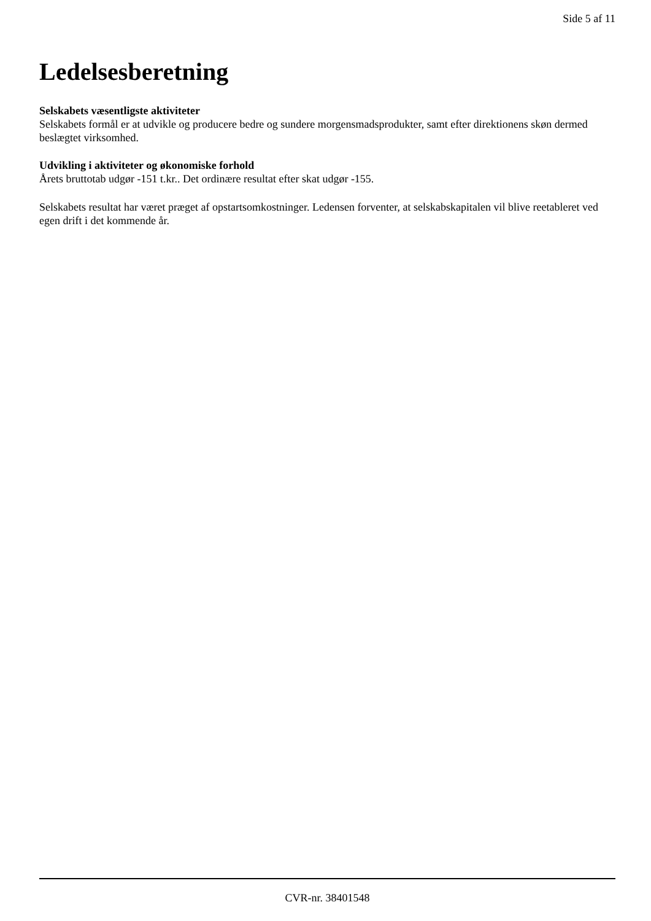Side 5 af 11
Ledelsesberetning
Selskabets væsentligste aktiviteter
Selskabets formål er at udvikle og producere bedre og sundere morgensmadsprodukter, samt efter direktionens skøn dermed beslægtet virksomhed.
Udvikling i aktiviteter og økonomiske forhold
Årets bruttotab udgør -151 t.kr.. Det ordinære resultat efter skat udgør -155.
Selskabets resultat har været præget af opstartsomkostninger. Ledensen forventer, at selskabskapitalen vil blive reetableret ved egen drift i det kommende år.
CVR-nr. 38401548